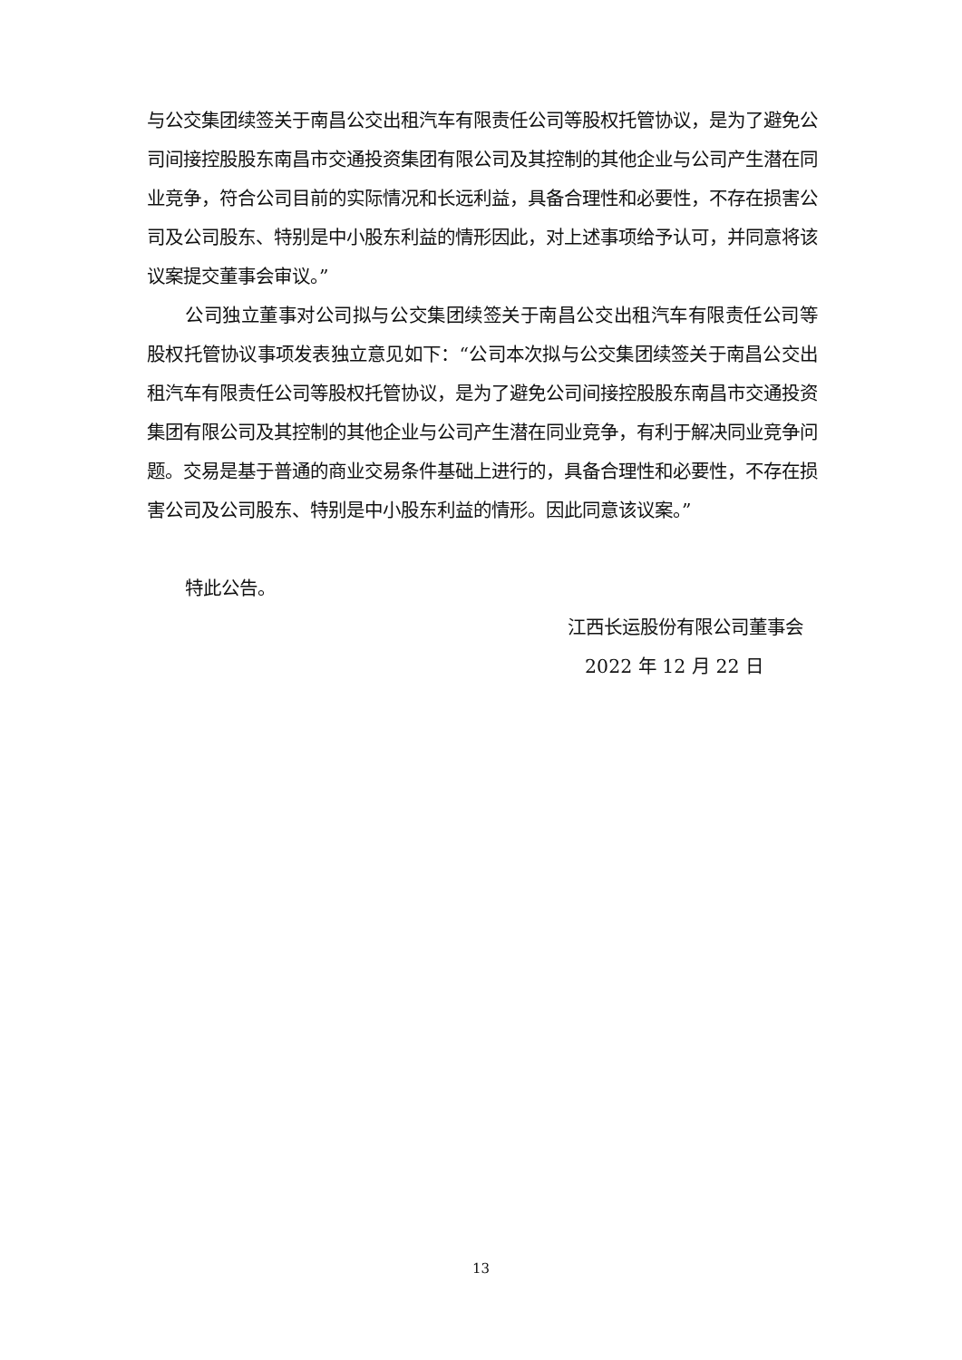与公交集团续签关于南昌公交出租汽车有限责任公司等股权托管协议，是为了避免公司间接控股股东南昌市交通投资集团有限公司及其控制的其他企业与公司产生潜在同业竞争，符合公司目前的实际情况和长远利益，具备合理性和必要性，不存在损害公司及公司股东、特别是中小股东利益的情形因此，对上述事项给予认可，并同意将该议案提交董事会审议。”
公司独立董事对公司拟与公交集团续签关于南昌公交出租汽车有限责任公司等股权托管协议事项发表独立意见如下：“公司本次拟与公交集团续签关于南昌公交出租汽车有限责任公司等股权托管协议，是为了避免公司间接控股股东南昌市交通投资集团有限公司及其控制的其他企业与公司产生潜在同业竞争，有利于解决同业竞争问题。交易是基于普通的商业交易条件基础上进行的，具备合理性和必要性，不存在损害公司及公司股东、特别是中小股东利益的情形。因此同意该议案。”
特此公告。
江西长运股份有限公司董事会
2022 年 12 月 22 日
13